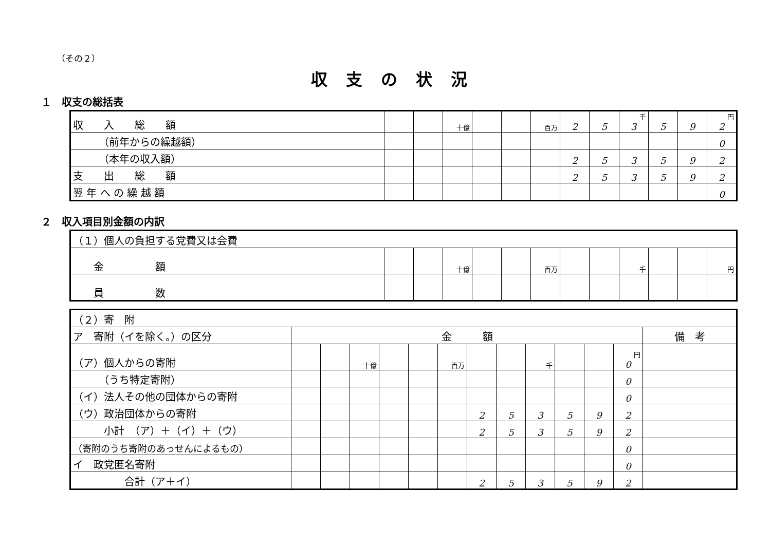（その２）
収支の状況
１　収支の総括表
| 収 入 総 額 | | | 十億 | | | 百万 | 2 | 5 | 千 3 | 5 | 9 | 円 2 |
| （前年からの繰越額） | | | | | | | | | | | | 0 |
| （本年の収入額） | | | | | | | 2 | 5 | 3 | 5 | 9 | 2 |
| 支 出 総 額 | | | | | | | 2 | 5 | 3 | 5 | 9 | 2 |
| 翌 年 へ の 繰 越 額 | | | | | | | | | | | | 0 |
２　収入項目別金額の内訳
| （１）個人の負担する党費又は会費 | | | | | | | | | | | | |
| 金 額 | | | 十億 | | | 百万 | | | 千 | | | 円 |
| 員 数 | | | | | | | | | | | | |
| （２）寄 附 | | | | | | | | | | | | | |
| ア 寄附（イを除く。）の区分 | 金 額 | | | | | | | | | | | | 備 考 |
| （ア）個人からの寄附 | | | 十億 | | | 百万 | | | 千 | | | 円 0 | |
| （うち特定寄附） | | | | | | | | | | | | 0 | |
| （イ）法人その他の団体からの寄附 | | | | | | | | | | | | 0 | |
| （ウ）政治団体からの寄附 | | | | | | | 2 | 5 | 3 | 5 | 9 | 2 | |
| 小計 （ア）＋（イ）＋（ウ） | | | | | | | 2 | 5 | 3 | 5 | 9 | 2 | |
| （寄附のうち寄附のあっせんによるもの） | | | | | | | | | | | | 0 | |
| イ 政党匿名寄附 | | | | | | | | | | | | 0 | |
| 合計（ア＋イ） | | | | | | | 2 | 5 | 3 | 5 | 9 | 2 | |